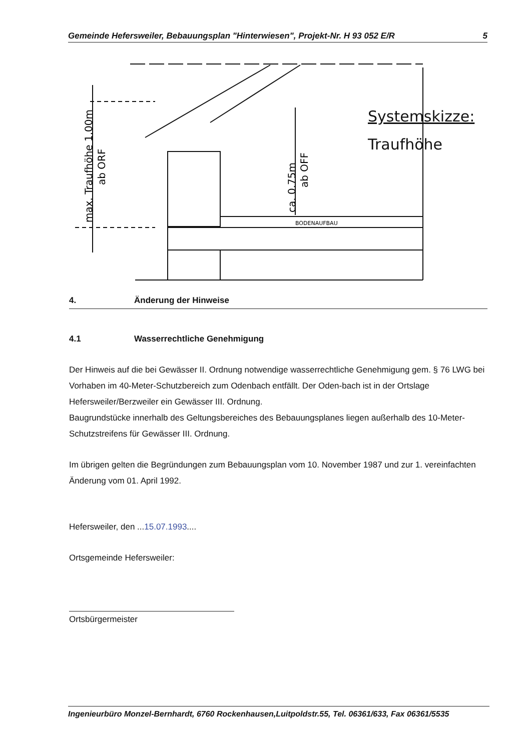Gemeinde Hefersweiler, Bebauungsplan "Hinterwiesen", Projekt-Nr. H 93 052 E/R 5
max. Traufhöhe 1.00m
ab ORF
ca. 0.75m
ab OFF
BODENAUFBAU
Systemskizze:
Traufhöhe
4. Änderung der Hinweise
4.1 Wasserrechtliche Genehmigung
Der Hinweis auf die bei Gewässer II. Ordnung notwendige wasserrechtliche Genehmigung gem. § 76 LWG bei Vorhaben im 40-Meter-Schutzbereich zum Odenbach entfällt. Der Oden-bach ist in der Ortslage Hefersweiler/Berzweiler ein Gewässer III. Ordnung.
Baugrundstücke innerhalb des Geltungsbereiches des Bebauungsplanes liegen außerhalb des 10-Meter-Schutzstreifens für Gewässer III. Ordnung.
Im übrigen gelten die Begründungen zum Bebauungsplan vom 10. November 1987 und zur 1. vereinfachten Änderung vom 01. April 1992.
Hefersweiler, den ...15.07.1993....
Ortsgemeinde Hefersweiler:
Ortsbürgermeister
Ingenieurbüro Monzel-Bernhardt, 6760 Rockenhausen,Luitpoldstr.55, Tel. 06361/633, Fax 06361/5535